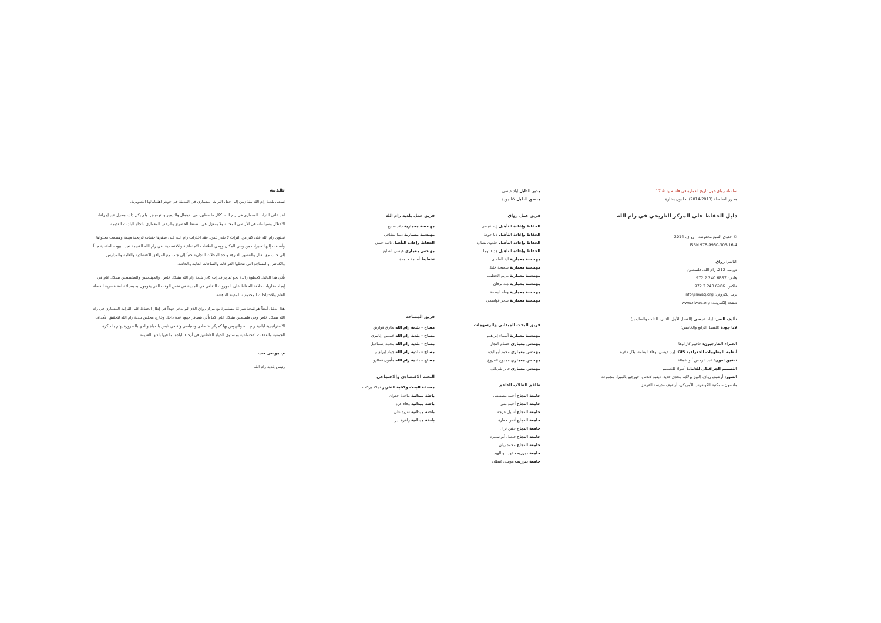سلسلة رواق حول تاريخ العمارة في فلسطين # 17
محرر السلسلة (2010-2014): خلدون بشارة
دليل الحفاظ على المركز التاريخي في رام الله
© حقوق الطبع محفوظة – رواق، 2014
ISBN 978-9950-303-16-4
الناشر: رواق
ص.ب. 212، رام الله، فلسطين
هاتف: 6887 240 2 972
فاكس: 6986 240 2 972
بريد إلكتروني: info@riwaq.org
صفحة إلكترونية: www.riwaq.org
تأليف النص: إياد عيسى (الفصل الأول، الثاني، الثالث والسادس)
لانا جودة (الفصل الرابع والخامس)
الخبراء الخارجيون: خافيير كازانوفا
أنظمة المعلومات الجغرافية GIS: إياد عيسى، وفاء البطمة، بلال دغرة
تدقيق لغوي: عبد الرحمن أبو شمالة
التصميم الجرافيكي للدليل: أضواء للتصميم
الصور: أرشيف رواق، إليوز بولاك، مجدي حديد، ديفيد لاندس، جورجيو بالميرا، مجموعة ماتسون – مكتبة الكونغرس الأمريكي، أرشيف مدرسة الفرندز
مدير الدليل إياد عيسى
منسق الدليل لانا جودة
فريق عمل رواق
الحفاظ وإعادة التأهيل إياد عيسى
الحفاظ وإعادة التأهيل لانا جودة
الحفاظ وإعادة التأهيل خلدون بشارة
الحفاظ وإعادة التأهيل هداء توما
مهندسة معمارية آية الطحان
مهندسة معمارية سميحة خليل
مهندسة معمارية مريم الخطيب
مهندسة معمارية هبة برقان
مهندسة معمارية وفاء البطمة
مهندسة معمارية سحر قواسمي
فريق البحث الميداني والرسومات
مهندسة معمارية أسماء إبراهيم
مهندس معماري حسام النجار
مهندس معماري محمد أبو لبدة
مهندس معماري ممدوح الفروخ
مهندس معماري فايز شرباتي
طاقم الطلاب الداعم
جامعة النجاح أحمد مصطفى
جامعة النجاح أحمد منير
جامعة النجاح أسيل عرجة
جامعة النجاح أنس جعارة
جامعة النجاح حنين نزال
جامعة النجاح فيصل أبو سمرة
جامعة النجاح محمد ريان
جامعة بيرزيت عهد أبو الهيجا
جامعة بيرزيت موسى غيظان
فريق عمل بلدية رام الله
مهندسة معمارية دعد صبيح
مهندسة معمارية ديما مشاقي
الحفاظ وإعادة التأهيل نادية حبش
مهندس معماري عيسى الصايغ
تخطيط أسامة حامدة
فريق المساحة
مساح - بلدية رام الله طارق قواريق
مساح - بلدية رام الله خميس زنانيري
مساح - بلدية رام الله محمد إسماعيل
مساح - بلدية رام الله جواد إبراهيم
مساح - بلدية رام الله مأمون قطارو
البحث الاقتصادي والاجتماعي
منسقة البحث وكتابة التقرير نجلاء بركات
باحثة ميدانية ماجدة جعوان
باحثة ميدانية وفاء عزة
باحثة ميدانية تغريد علي
باحثة ميدانية زاهرة بدر
تقدمة
تسعى بلدية رام الله منذ زمن إلى جعل التراث المعماري في المدينة في جوهر اهتماماتها التطويرية.
لقد عانى التراث المعماري في رام الله، ككل فلسطين، من الإهمال والتدمير والتهميش. ولم يكن ذلك بمعزل عن إجراءات الاحتلال وسياساته في الأراضي المحتلة ولا بمعزل عن الضغط الحضري والزحف المعماري باتجاه البلدات القديمة.
تحتوي رام الله على كنز من التراث لا يقدر بثمن، فقد اختزلت رام الله على صفرها حقبات تاريخية مهمة وهضمت محتواها وأضافت إليها تعبيرات من وحي المكان ووحي العلاقات الاجتماعية والاقتصادية. في رام الله القديمة نجد البيوت الفلاحية جنباً إلى جنب مع الفلل والقصور الفارهة ونجد المحلات التجارية جنباً إلى جنب مع المرافق الاقتصادية والعامة والمدارس والكنائس والمساجد التي تتخللها الفراغات والساحات العامة والخاصة.
يأتي هذا الدليل كخطوة رائدة نحو تعزيز قدرات كادر بلدية رام الله بشكل خاص، والمهندسين والمخططين بشكل عام في إيجاد مقاربات خلاقة للحفاظ على الموروث الثقافي في المدينة في نفس الوقت الذي يقومون به بصياغة لغة عصرية للفضاء العام والاحتياجات المجتمعية للمدينة الناهضة.
هذا الدليل أيضاً هو نتيجة شراكة مستمرة مع مركز رواق الذي لم يدخر جهداً في إطار الحفاظ على التراث المعماري في رام الله بشكل خاص وفي فلسطين بشكل عام. كما يأتي بتضافر جهود عدة داخل وخارج مجلس بلدية رام الله لتحقيق الأهداف الاستراتيجية لبلدية رام الله والنهوض بها كمركز اقتصادي وسياسي وثقافي نابض بالحياة والذي بالضرورة يهتم بالذاكرة الجمعية والعلاقات الاجتماعية ومستوى الحياة للقاطنين في أرجاء البلدة بما فيها بلدتها القديمة.
م. موسى حديد
رئيس بلدية رام الله